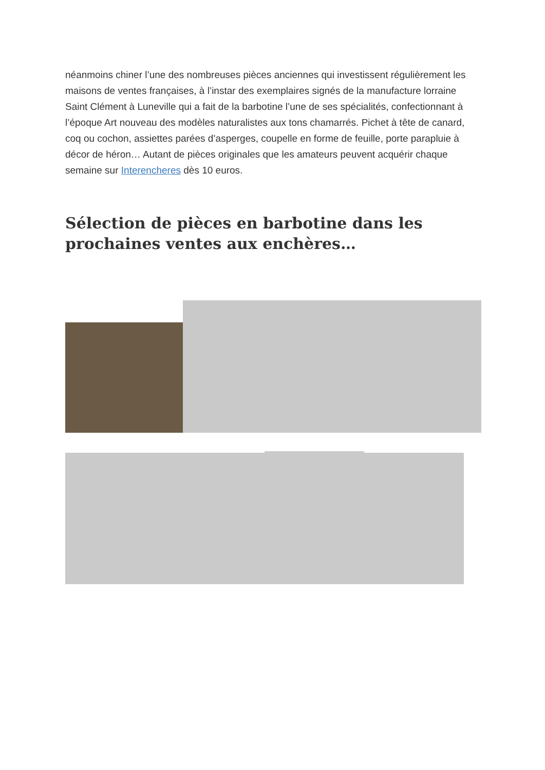néanmoins chiner l’une des nombreuses pièces anciennes qui investissent régulièrement les maisons de ventes françaises, à l’instar des exemplaires signés de la manufacture lorraine Saint Clément à Luneville qui a fait de la barbotine l’une de ses spécialités, confectionnant à l’époque Art nouveau des modèles naturalistes aux tons chamarrés. Pichet à tête de canard, coq ou cochon, assiettes parées d’asperges, coupelle en forme de feuille, porte parapluie à décor de héron… Autant de pièces originales que les amateurs peuvent acquérir chaque semaine sur Interencheres dès 10 euros.
Sélection de pièces en barbotine dans les prochaines ventes aux enchères…